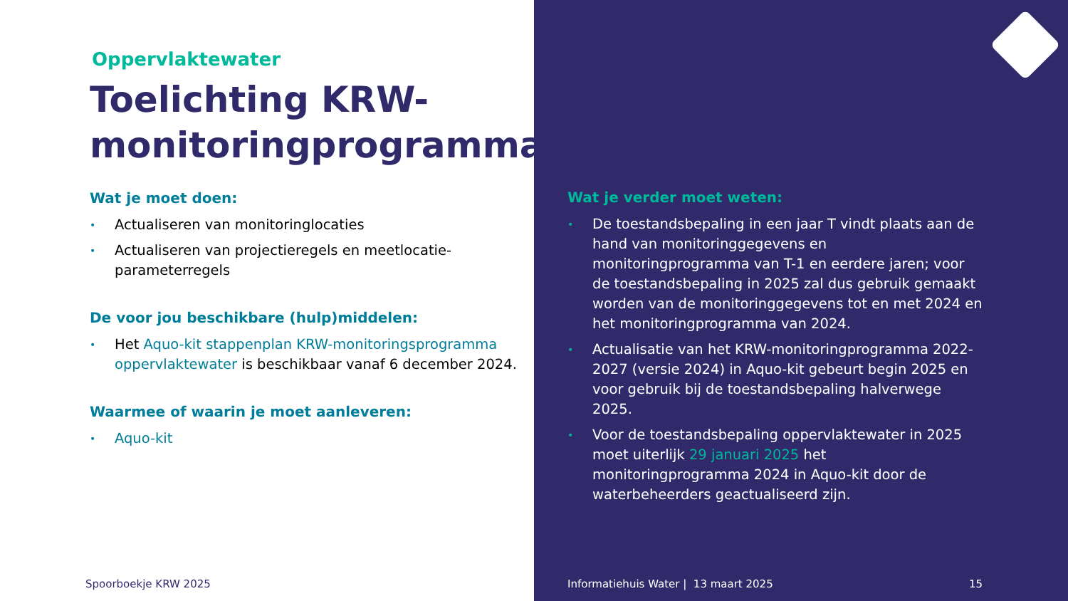Oppervlaktewater
Toelichting KRW-monitoringprogramma
Wat je moet doen:
• Actualiseren van monitoringlocaties
• Actualiseren van projectieregels en meetlocatie-parameterregels
De voor jou beschikbare (hulp)middelen:
• Het Aquo-kit stappenplan KRW-monitoringsprogramma oppervlaktewater is beschikbaar vanaf 6 december 2024.
Waarmee of waarin je moet aanleveren:
• Aquo-kit
Spoorboekje KRW 2025
Wat je verder moet weten:
• De toestandsbepaling in een jaar T vindt plaats aan de hand van monitoringgegevens en monitoringprogramma van T-1 en eerdere jaren; voor de toestandsbepaling in 2025 zal dus gebruik gemaakt worden van de monitoringgegevens tot en met 2024 en het monitoringprogramma van 2024.
• Actualisatie van het KRW-monitoringprogramma 2022-2027 (versie 2024) in Aquo-kit gebeurt begin 2025 en voor gebruik bij de toestandsbepaling halverwege 2025.
• Voor de toestandsbepaling oppervlaktewater in 2025 moet uiterlijk 29 januari 2025 het monitoringprogramma 2024 in Aquo-kit door de waterbeheerders geactualiseerd zijn.
Informatiehuis Water | 13 maart 2025
15